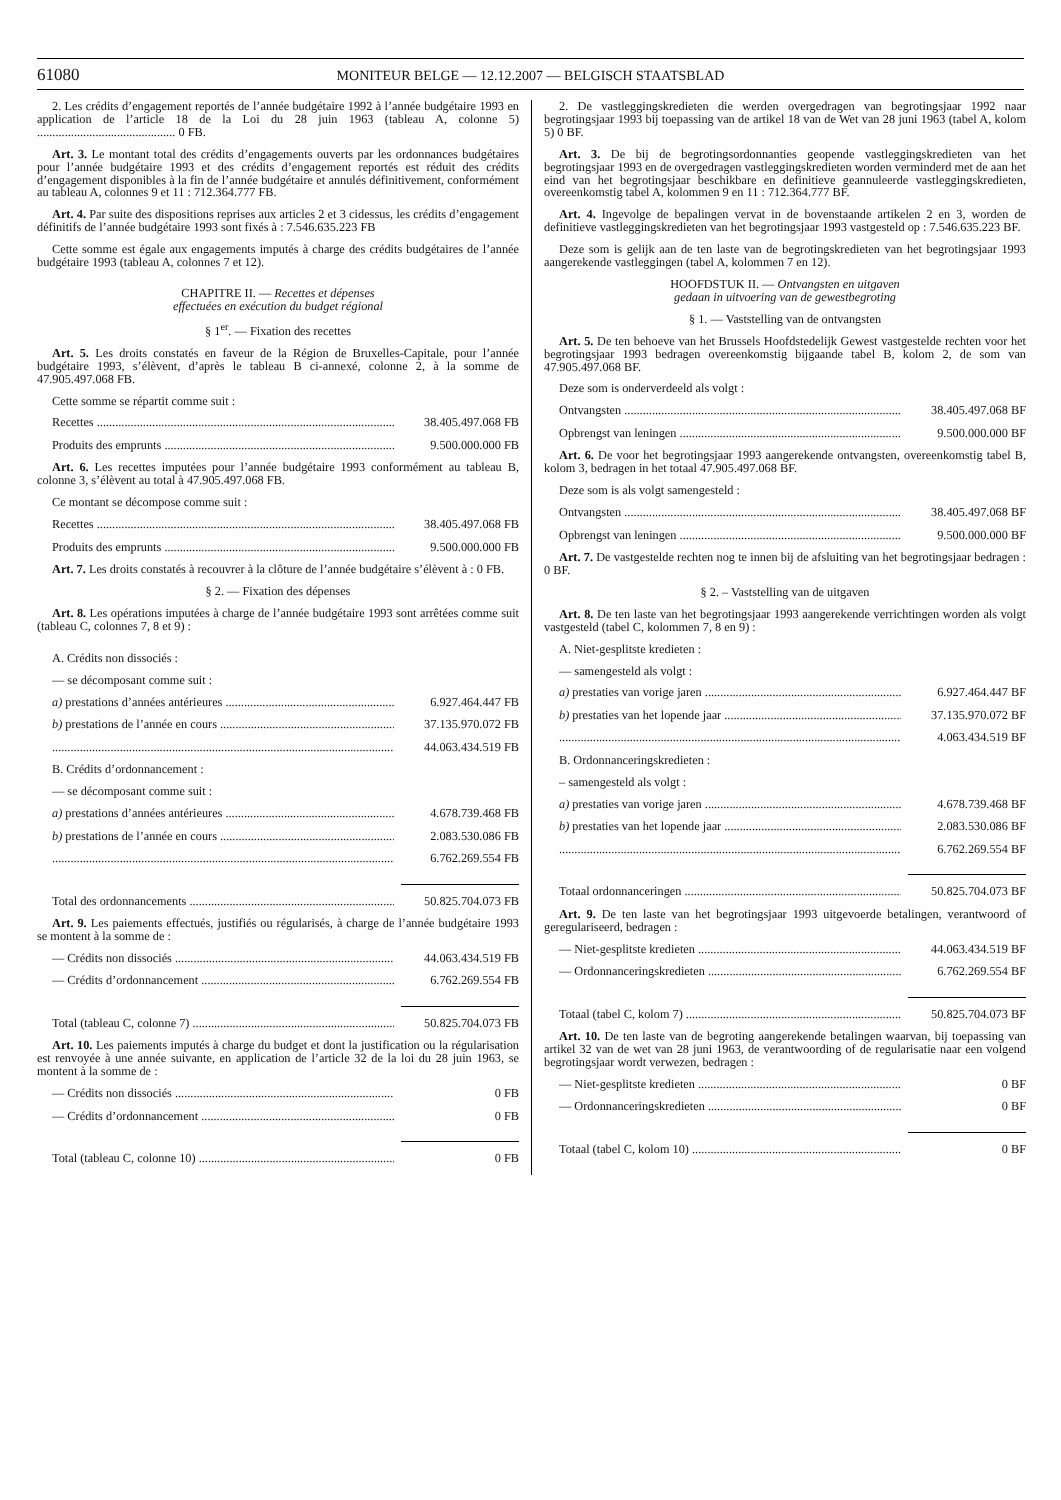61080 MONITEUR BELGE — 12.12.2007 — BELGISCH STAATSBLAD
2. Les crédits d’engagement reportés de l’année budgétaire 1992 à l’année budgétaire 1993 en application de l’article 18 de la Loi du 28 juin 1963 (tableau A, colonne 5) ............................................. 0 FB.
Art. 3. Le montant total des crédits d’engagements ouverts par les ordonnances budgétaires pour l’année budgétaire 1993 et des crédits d’engagement reportés est réduit des crédits d’engagement disponibles à la fin de l’année budgétaire et annulés définitivement, conformément au tableau A, colonnes 9 et 11 : 712.364.777 FB.
Art. 4. Par suite des dispositions reprises aux articles 2 et 3 cidessus, les crédits d’engagement définitifs de l’année budgétaire 1993 sont fixés à : 7.546.635.223 FB
Cette somme est égale aux engagements imputés à charge des crédits budgétaires de l’année budgétaire 1993 (tableau A, colonnes 7 et 12).
CHAPITRE II. — Recettes et dépenses
effectuées en exécution du budget régional
§ 1<sup>er</sup>. — Fixation des recettes
Art. 5. Les droits constatés en faveur de la Région de Bruxelles-Capitale, pour l’année budgétaire 1993, s’élèvent, d’après le tableau B ci-annexé, colonne 2, à la somme de 47.905.497.068 FB.
Cette somme se répartit comme suit :
Recettes 38.405.497.068 FB
Produits des emprunts 9.500.000.000 FB
Art. 6. Les recettes imputées pour l’année budgétaire 1993 conformément au tableau B, colonne 3, s’élèvent au total à 47.905.497.068 FB.
Ce montant se décompose comme suit :
Recettes 38.405.497.068 FB
Produits des emprunts 9.500.000.000 FB
Art. 7. Les droits constatés à recouvrer à la clôture de l’année budgétaire s’élèvent à : 0 FB.
§ 2. — Fixation des dépenses
Art. 8. Les opérations imputées à charge de l’année budgétaire 1993 sont arrêtées comme suit (tableau C, colonnes 7, 8 et 9) :
A. Crédits non dissociés :
— se décomposant comme suit :
a) prestations d’années antérieures 6.927.464.447 FB
b) prestations de l’année en cours 37.135.970.072 FB
44.063.434.519 FB
B. Crédits d’ordonnancement :
— se décomposant comme suit :
a) prestations d’années antérieures 4.678.739.468 FB
b) prestations de l’année en cours 2.083.530.086 FB
6.762.269.554 FB
Total des ordonnancements 50.825.704.073 FB
Art. 9. Les paiements effectués, justifiés ou régularisés, à charge de l’année budgétaire 1993 se montent à la somme de :
— Crédits non dissociés 44.063.434.519 FB
— Crédits d’ordonnancement 6.762.269.554 FB
Total (tableau C, colonne 7) 50.825.704.073 FB
Art. 10. Les paiements imputés à charge du budget et dont la justification ou la régularisation est renvoyée à une année suivante, en application de l’article 32 de la loi du 28 juin 1963, se montent à la somme de :
— Crédits non dissociés 0 FB
— Crédits d’ordonnancement 0 FB
Total (tableau C, colonne 10) 0 FB
2. De vastleggingskredieten die werden overgedragen van begrotingsjaar 1992 naar begrotingsjaar 1993 bij toepassing van de artikel 18 van de Wet van 28 juni 1963 (tabel A, kolom 5) 0 BF.
Art. 3. De bij de begrotingsordonnanties geopende vastleggingskredieten van het begrotingsjaar 1993 en de overgedragen vastleggingskredieten worden verminderd met de aan het eind van het begrotingsjaar beschikbare en definitieve geannuleerde vastleggingskredieten, overeenkomstig tabel A, kolommen 9 en 11 : 712.364.777 BF.
Art. 4. Ingevolge de bepalingen vervat in de bovenstaande artikelen 2 en 3, worden de definitieve vastleggingskredieten van het begrotingsjaar 1993 vastgesteld op : 7.546.635.223 BF.
Deze som is gelijk aan de ten laste van de begrotingskredieten van het begrotingsjaar 1993 aangerekende vastleggingen (tabel A, kolommen 7 en 12).
HOOFDSTUK II. — Ontvangsten en uitgaven
gedaan in uitvoering van de gewestbegroting
§ 1. — Vaststelling van de ontvangsten
Art. 5. De ten behoeve van het Brussels Hoofdstedelijk Gewest vastgestelde rechten voor het begrotingsjaar 1993 bedragen overeenkomstig bijgaande tabel B, kolom 2, de som van 47.905.497.068 BF.
Deze som is onderverdeeld als volgt :
Ontvangsten 38.405.497.068 BF
Opbrengst van leningen 9.500.000.000 BF
Art. 6. De voor het begrotingsjaar 1993 aangerekende ontvangsten, overeenkomstig tabel B, kolom 3, bedragen in het totaal 47.905.497.068 BF.
Deze som is als volgt samengesteld :
Ontvangsten 38.405.497.068 BF
Opbrengst van leningen 9.500.000.000 BF
Art. 7. De vastgestelde rechten nog te innen bij de afsluiting van het begrotingsjaar bedragen : 0 BF.
§ 2. – Vaststelling van de uitgaven
Art. 8. De ten laste van het begrotingsjaar 1993 aangerekende verrichtingen worden als volgt vastgesteld (tabel C, kolommen 7, 8 en 9) :
A. Niet-gesplitste kredieten :
— samengesteld als volgt :
a) prestaties van vorige jaren 6.927.464.447 BF
b) prestaties van het lopende jaar 37.135.970.072 BF
4.063.434.519 BF
B. Ordonnanceringskredieten :
– samengesteld als volgt :
a) prestaties van vorige jaren 4.678.739.468 BF
b) prestaties van het lopende jaar 2.083.530.086 BF
6.762.269.554 BF
Totaal ordonnanceringen 50.825.704.073 BF
Art. 9. De ten laste van het begrotingsjaar 1993 uitgevoerde betalingen, verantwoord of geregulariseerd, bedragen :
— Niet-gesplitste kredieten 44.063.434.519 BF
— Ordonnanceringskredieten 6.762.269.554 BF
Totaal (tabel C, kolom 7) 50.825.704.073 BF
Art. 10. De ten laste van de begroting aangerekende betalingen waarvan, bij toepassing van artikel 32 van de wet van 28 juni 1963, de verantwoording of de regularisatie naar een volgend begrotingsjaar wordt verwezen, bedragen :
— Niet-gesplitste kredieten 0 BF
— Ordonnanceringskredieten 0 BF
Totaal (tabel C, kolom 10) 0 BF